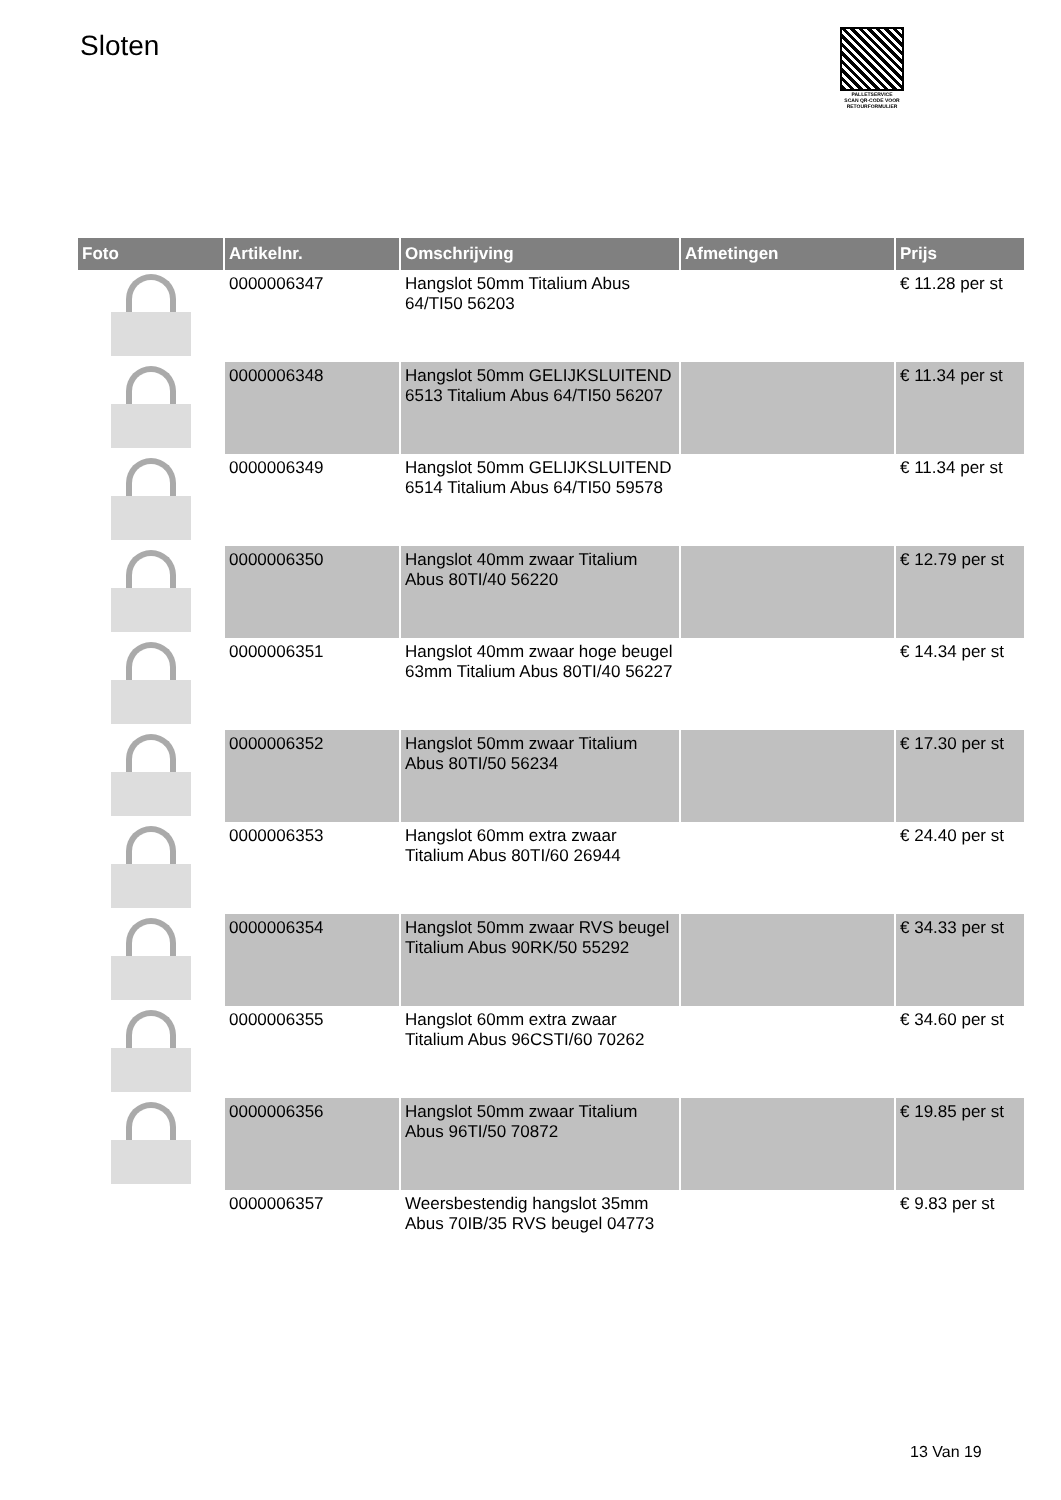Sloten
PALLETSERVICE
SCAN QR-CODE VOOR RETOURFORMULIER
| Foto | Artikelnr. | Omschrijving | Afmetingen | Prijs |
| --- | --- | --- | --- | --- |
| | 0000006347 | Hangslot 50mm Titalium Abus 64/TI50 56203 | | € 11.28 per st |
| | 0000006348 | Hangslot 50mm GELIJKSLUITEND 6513 Titalium Abus 64/TI50 56207 | | € 11.34 per st |
| | 0000006349 | Hangslot 50mm GELIJKSLUITEND 6514 Titalium Abus 64/TI50 59578 | | € 11.34 per st |
| | 0000006350 | Hangslot 40mm zwaar Titalium Abus 80TI/40 56220 | | € 12.79 per st |
| | 0000006351 | Hangslot 40mm zwaar hoge beugel 63mm Titalium Abus 80TI/40 56227 | | € 14.34 per st |
| | 0000006352 | Hangslot 50mm zwaar Titalium Abus 80TI/50 56234 | | € 17.30 per st |
| | 0000006353 | Hangslot 60mm extra zwaar Titalium Abus 80TI/60 26944 | | € 24.40 per st |
| | 0000006354 | Hangslot 50mm zwaar RVS beugel Titalium Abus 90RK/50 55292 | | € 34.33 per st |
| | 0000006355 | Hangslot 60mm extra zwaar Titalium Abus 96CSTI/60 70262 | | € 34.60 per st |
| | 0000006356 | Hangslot 50mm zwaar Titalium Abus 96TI/50 70872 | | € 19.85 per st |
| | 0000006357 | Weersbestendig hangslot 35mm Abus 70IB/35 RVS beugel 04773 | | € 9.83 per st |
13 Van 19